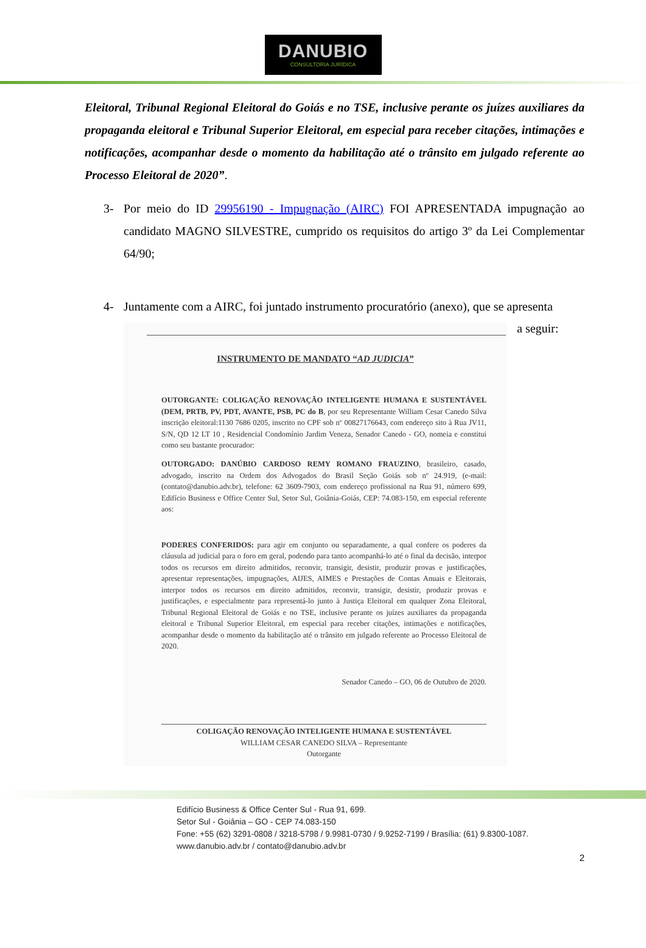DANUBIO
CONSULTORIA JURÍDICA
Eleitoral, Tribunal Regional Eleitoral do Goiás e no TSE, inclusive perante os juízes auxiliares da propaganda eleitoral e Tribunal Superior Eleitoral, em especial para receber citações, intimações e notificações, acompanhar desde o momento da habilitação até o trânsito em julgado referente ao Processo Eleitoral de 2020”.
3- Por meio do ID 29956190 - Impugnação (AIRC) FOI APRESENTADA impugnação ao candidato MAGNO SILVESTRE, cumprido os requisitos do artigo 3º da Lei Complementar 64/90;
4- Juntamente com a AIRC, foi juntado instrumento procuratório (anexo), que se apresenta
INSTRUMENTO DE MANDATO “AD JUDICIA”
OUTORGANTE: COLIGAÇÃO RENOVAÇÃO INTELIGENTE HUMANA E SUSTENTÁVEL (DEM, PRTB, PV, PDT, AVANTE, PSB, PC do B, por seu Representante William Cesar Canedo Silva inscrição eleitoral:1130 7686 0205, inscrito no CPF sob nº 00827176643, com endereço sito à Rua JV11, S/N, QD 12 LT 10 , Residencial Condomínio Jardim Veneza, Senador Canedo - GO, nomeia e constitui como seu bastante procurador:
OUTORGADO: DANÚBIO CARDOSO REMY ROMANO FRAUZINO, brasileiro, casado, advogado, inscrito na Ordem dos Advogados do Brasil Seção Goiás sob nº 24.919, (e-mail: (contato@danubio.adv.br), telefone: 62 3609-7903, com endereço profissional na Rua 91, número 699, Edifício Business e Office Center Sul, Setor Sul, Goiânia-Goiás, CEP: 74.083-150, em especial referente aos:
PODERES CONFERIDOS: para agir em conjunto ou separadamente, a qual confere os poderes da cláusula ad judicial para o foro em geral, podendo para tanto acompanhá-lo até o final da decisão, interpor todos os recursos em direito admitidos, reconvir, transigir, desistir, produzir provas e justificações, apresentar representações, impugnações, AIJES, AIMES e Prestações de Contas Anuais e Eleitorais, interpor todos os recursos em direito admitidos, reconvir, transigir, desistir, produzir provas e justificações, e especialmente para representá-lo junto à Justiça Eleitoral em qualquer Zona Eleitoral, Tribunal Regional Eleitoral de Goiás e no TSE, inclusive perante os juízes auxiliares da propaganda eleitoral e Tribunal Superior Eleitoral, em especial para receber citações, intimações e notificações, acompanhar desde o momento da habilitação até o trânsito em julgado referente ao Processo Eleitoral de 2020.
Senador Canedo – GO, 06 de Outubro de 2020.
COLIGAÇÃO RENOVAÇÃO INTELIGENTE HUMANA E SUSTENTÁVEL
WILLIAM CESAR CANEDO SILVA – Representante
Outorgante
a seguir:
Edifício Business & Office Center Sul - Rua 91, 699.
Setor Sul - Goiânia – GO - CEP 74.083-150
Fone: +55 (62) 3291-0808 / 3218-5798 / 9.9981-0730 / 9.9252-7199 / Brasília: (61) 9.8300-1087.
www.danubio.adv.br / contato@danubio.adv.br
2